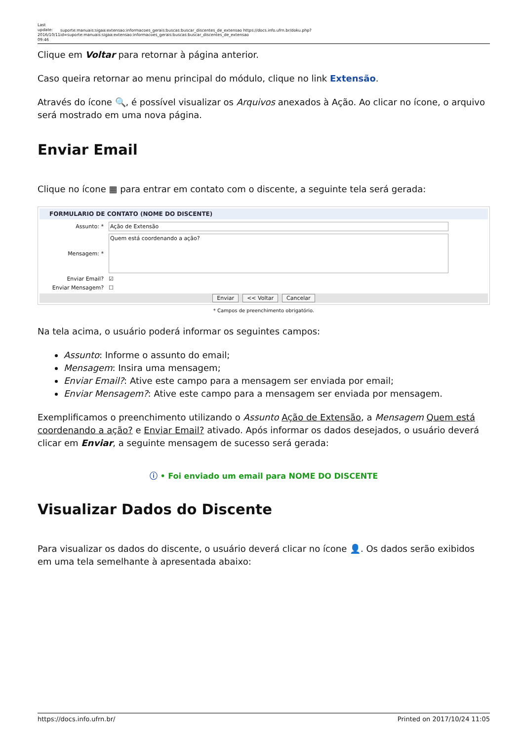Last update: 2016/10/11 09:46
suporte:manuais:sigaa:extensao:informacoes_gerais:buscas:buscar_discentes_de_extensao https://docs.info.ufrn.br/doku.php?id=suporte:manuais:sigaa:extensao:informacoes_gerais:buscas:buscar_discentes_de_extensao
Clique em Voltar para retornar à página anterior.
Caso queira retornar ao menu principal do módulo, clique no link Extensão.
Através do ícone 🔍, é possível visualizar os Arquivos anexados à Ação. Ao clicar no ícone, o arquivo será mostrado em uma nova página.
Enviar Email
Clique no ícone ▦ para entrar em contato com o discente, a seguinte tela será gerada:
FORMULARIO DE CONTATO (NOME DO DISCENTE)
Assunto: * Ação de Extensão
Mensagem: * Quem está coordenando a ação?
Enviar Email? ☑
Enviar Mensagem? ☐
Enviar << Voltar Cancelar
* Campos de preenchimento obrigatório.
Na tela acima, o usuário poderá informar os seguintes campos:
Assunto: Informe o assunto do email;
Mensagem: Insira uma mensagem;
Enviar Email?: Ative este campo para a mensagem ser enviada por email;
Enviar Mensagem?: Ative este campo para a mensagem ser enviada por mensagem.
Exemplificamos o preenchimento utilizando o Assunto Ação de Extensão, a Mensagem Quem está coordenando a ação? e Enviar Email? ativado. Após informar os dados desejados, o usuário deverá clicar em Enviar, a seguinte mensagem de sucesso será gerada:
ⓘ • Foi enviado um email para NOME DO DISCENTE
Visualizar Dados do Discente
Para visualizar os dados do discente, o usuário deverá clicar no ícone 👤. Os dados serão exibidos em uma tela semelhante à apresentada abaixo:
https://docs.info.ufrn.br/ Printed on 2017/10/24 11:05